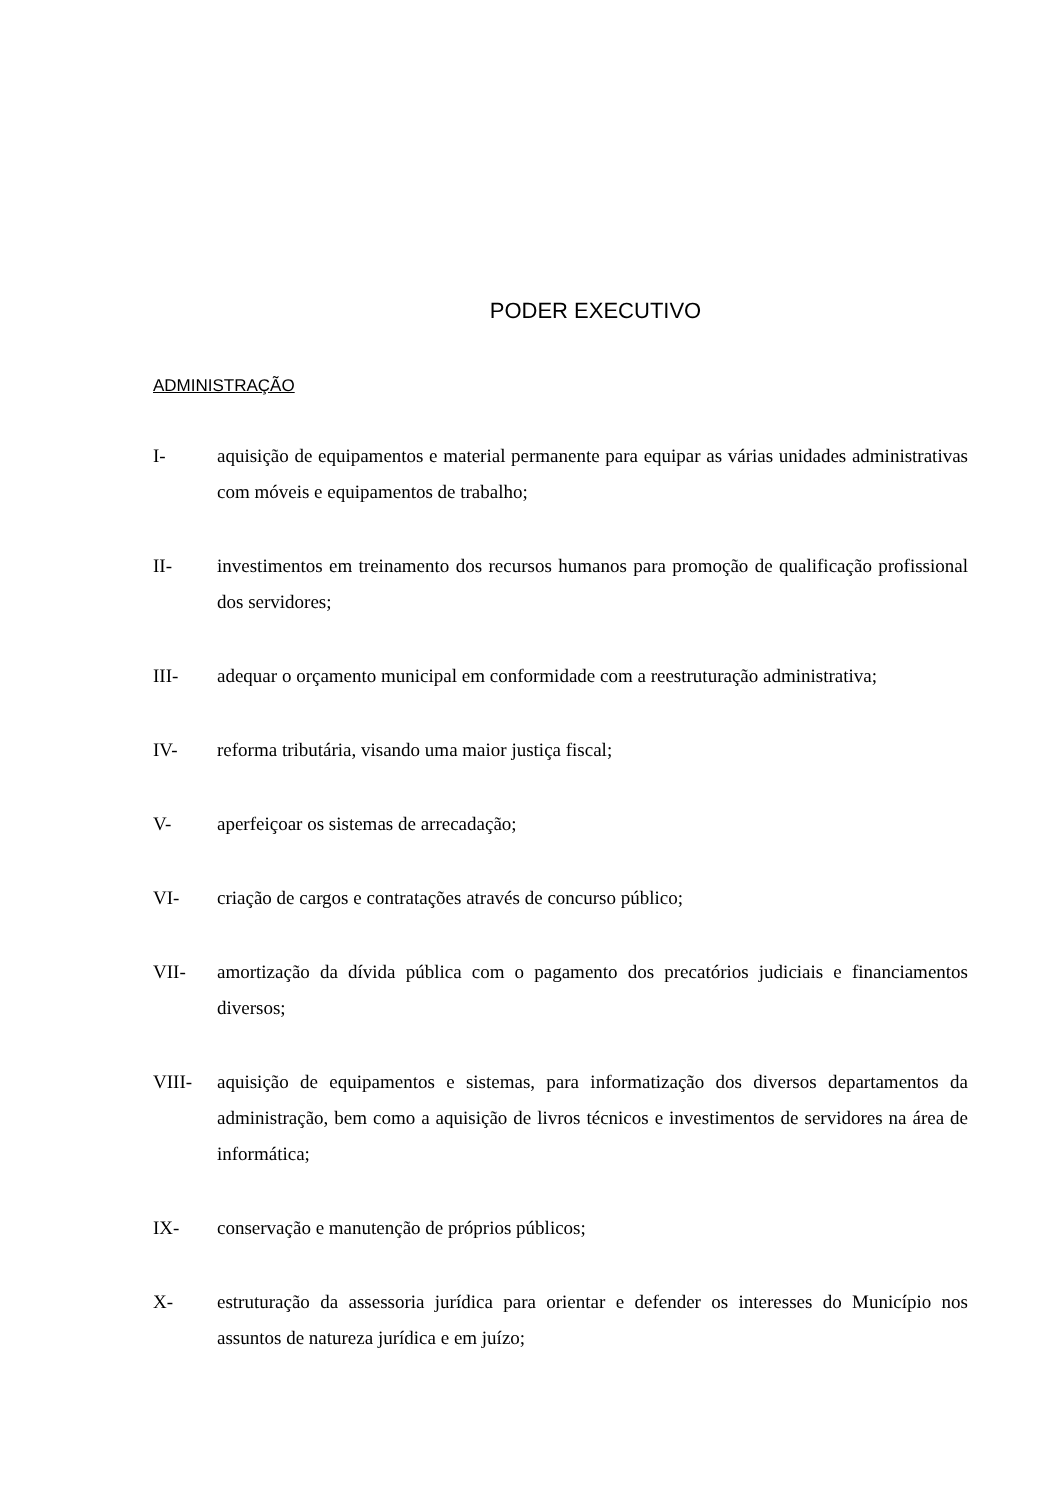PODER EXECUTIVO
ADMINISTRAÇÃO
I- aquisição de equipamentos e material permanente para equipar as várias unidades administrativas com móveis e equipamentos de trabalho;
II- investimentos em treinamento dos recursos humanos para promoção de qualificação profissional dos servidores;
III- adequar o orçamento municipal em conformidade com a reestruturação administrativa;
IV- reforma tributária, visando uma maior justiça fiscal;
V- aperfeiçoar os sistemas de arrecadação;
VI- criação de cargos e contratações através de concurso público;
VII- amortização da dívida pública com o pagamento dos precatórios judiciais e financiamentos diversos;
VIII- aquisição de equipamentos e sistemas, para informatização dos diversos departamentos da administração, bem como a aquisição de livros técnicos e investimentos de servidores na área de informática;
IX- conservação e manutenção de próprios públicos;
X- estruturação da assessoria jurídica para orientar e defender os interesses do Município nos assuntos de natureza jurídica e em juízo;